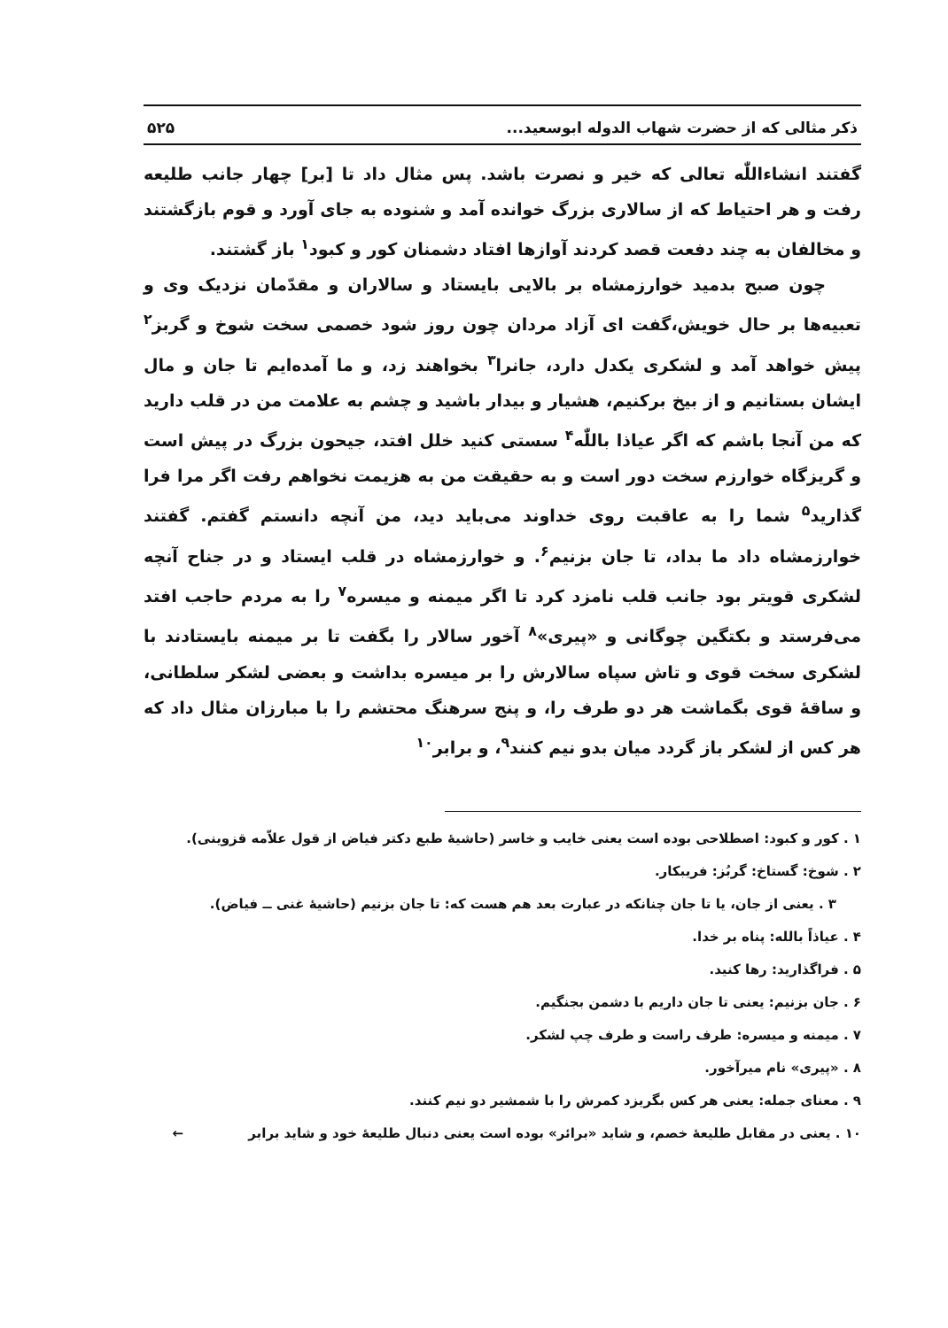ذکر مثالی که از حضرت شهاب الدوله ابوسعید... ۵۲۵
گفتند انشاءاللّٰه تعالی که خیر و نصرت باشد. پس مثال داد تا [بر] چهار جانب طلیعه رفت و هر احتیاط که از سالاری بزرگ خوانده آمد و شنوده به جای آورد و قوم بازگشتند و مخالفان به چند دفعت قصد کردند آوازها افتاد دشمنان کور و کبود<sup>۱</sup> باز گشتند.
چون صبح بدمید خوارزمشاه بر بالایی بایستاد و سالاران و مقدّمان نزدیک وی و تعبیه‌ها بر حال خویش،گفت ای آزاد مردان چون روز شود خصمی سخت شوخ و گربز<sup>۲</sup> پیش خواهد آمد و لشکری یکدل دارد، جانرا<sup>۳</sup> بخواهند زد، و ما آمده‌ایم تا جان و مال ایشان بستانیم و از بیخ برکنیم، هشیار و بیدار باشید و چشم به علامت من در قلب دارید که من آنجا باشم که اگر عیاذا باللّٰه<sup>۴</sup> سستی کنید خلل افتد، جیحون بزرگ در پیش است و گریزگاه خوارزم سخت دور است و به حقیقت من به هزیمت نخواهم رفت اگر مرا فرا گذارید<sup>۵</sup> شما را به عاقبت روی خداوند می‌باید دید، من آنچه دانستم گفتم. گفتند خوارزمشاه داد ما بداد، تا جان بزنیم<sup>۶</sup>. و خوارزمشاه در قلب ایستاد و در جناح آنچه لشکری قویتر بود جانب قلب نامزد کرد تا اگر میمنه و میسره<sup>۷</sup> را به مردم حاجب افتد می‌فرستد و بکتگین چوگانی و «پیری»<sup>۸</sup> آخور سالار را بگفت تا بر میمنه بایستادند با لشکری سخت قوی و تاش سپاه سالارش را بر میسره بداشت و بعضی لشکر سلطانی، و ساقهٔ قوی بگماشت هر دو طرف را، و پنج سرهنگ محتشم را با مبارزان مثال داد که هر کس از لشکر باز گردد میان بدو نیم کنند<sup>۹</sup>، و برابر<sup>۱۰</sup>
۱ . کور و کبود: اصطلاحی بوده است یعنی خایب و خاسر (حاشیهٔ طبع دکتر فیاض از قول علاّمه قزوینی).
۲ . شوخ: گستاخ: گربُز: فریبکار.
۳ . یعنی از جان، یا تا جان چنانکه در عبارت بعد هم هست که: تا جان بزنیم (حاشیهٔ غنی ــ فیاض).
۴ . عیاذاً بالله: پناه بر خدا.
۵ . فراگذارید: رها کنید.
۶ . جان بزنیم: یعنی تا جان داریم با دشمن بجنگیم.
۷ . میمنه و میسره: طرف راست و طرف چپ لشکر.
۸ . «پیری» نام میرآخور.
۹ . معنای جمله: یعنی هر کس بگریزد کمرش را با شمشیر دو نیم کنند.
۱۰ . یعنی در مقابل طلیعهٔ خصم، و شاید «برائر» بوده است یعنی دنبال طلیعهٔ خود و شاید برابر ←